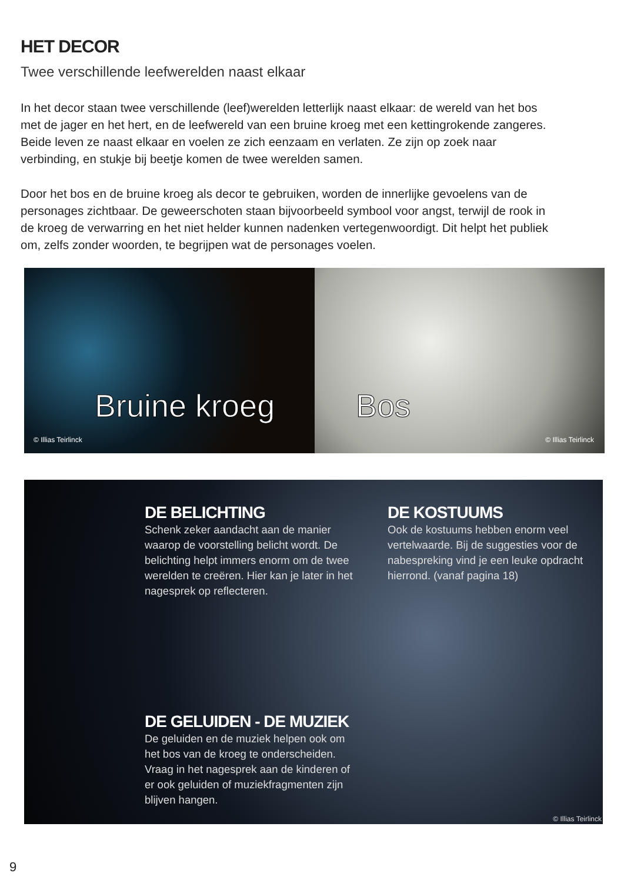HET DECOR
Twee verschillende leefwerelden naast elkaar
In het decor staan twee verschillende (leef)werelden letterlijk naast elkaar: de wereld van het bos met de jager en het hert, en de leefwereld van een bruine kroeg met een kettingrokende zangeres. Beide leven ze naast elkaar en voelen ze zich eenzaam en verlaten. Ze zijn op zoek naar verbinding, en stukje bij beetje komen de twee werelden samen.
Door het bos en de bruine kroeg als decor te gebruiken, worden de innerlijke gevoelens van de personages zichtbaar. De geweerschoten staan bijvoorbeeld symbool voor angst, terwijl de rook in de kroeg de verwarring en het niet helder kunnen nadenken vertegenwoordigt. Dit helpt het publiek om, zelfs zonder woorden, te begrijpen wat de personages voelen.
Bruine kroeg
© Illias Teirlinck
Bos
© Illias Teirlinck
DE BELICHTING
Schenk zeker aandacht aan de manier waarop de voorstelling belicht wordt. De belichting helpt immers enorm om de twee werelden te creëren. Hier kan je later in het nagesprek op reflecteren.
DE KOSTUUMS
Ook de kostuums hebben enorm veel vertelwaarde. Bij de suggesties voor de nabespreking vind je een leuke opdracht hierrond. (vanaf pagina 18)
DE GELUIDEN - DE MUZIEK
De geluiden en de muziek helpen ook om het bos van de kroeg te onderscheiden. Vraag in het nagesprek aan de kinderen of er ook geluiden of muziekfragmenten zijn blijven hangen.
© Illias Teirlinck
9